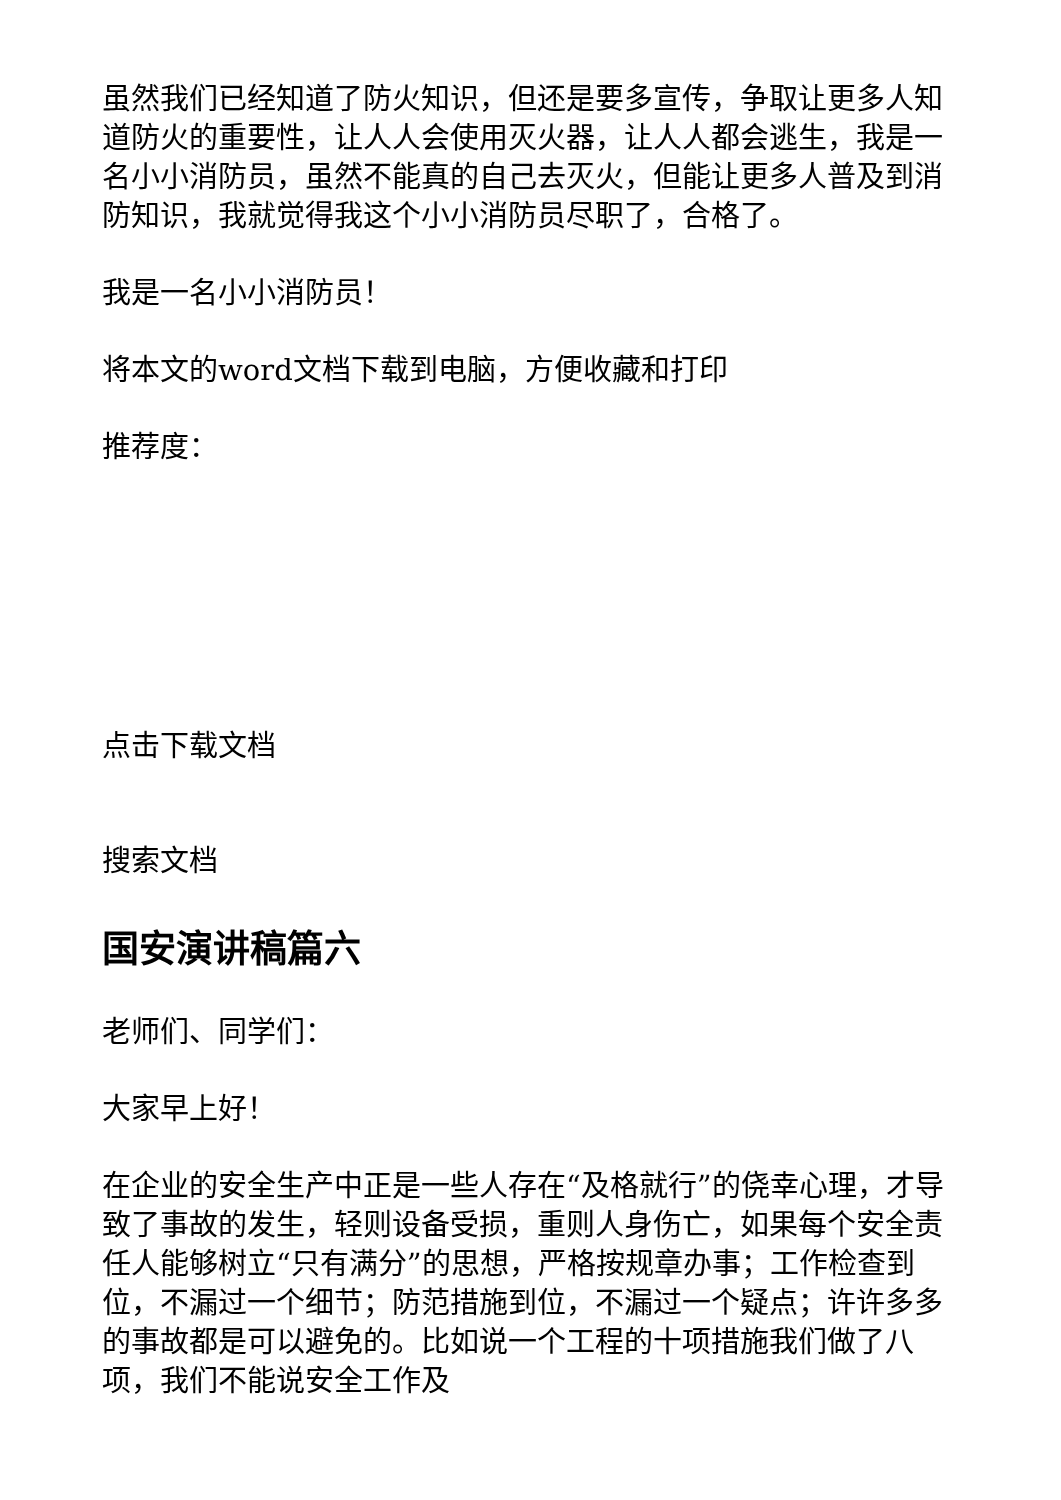虽然我们已经知道了防火知识，但还是要多宣传，争取让更多人知道防火的重要性，让人人会使用灭火器，让人人都会逃生，我是一名小小消防员，虽然不能真的自己去灭火，但能让更多人普及到消防知识，我就觉得我这个小小消防员尽职了，合格了。
我是一名小小消防员！
将本文的word文档下载到电脑，方便收藏和打印
推荐度：
点击下载文档
搜索文档
国安演讲稿篇六
老师们、同学们：
大家早上好！
在企业的安全生产中正是一些人存在“及格就行”的侥幸心理，才导致了事故的发生，轻则设备受损，重则人身伤亡，如果每个安全责任人能够树立“只有满分”的思想，严格按规章办事；工作检查到位，不漏过一个细节；防范措施到位，不漏过一个疑点；许许多多的事故都是可以避免的。比如说一个工程的十项措施我们做了八项，我们不能说安全工作及